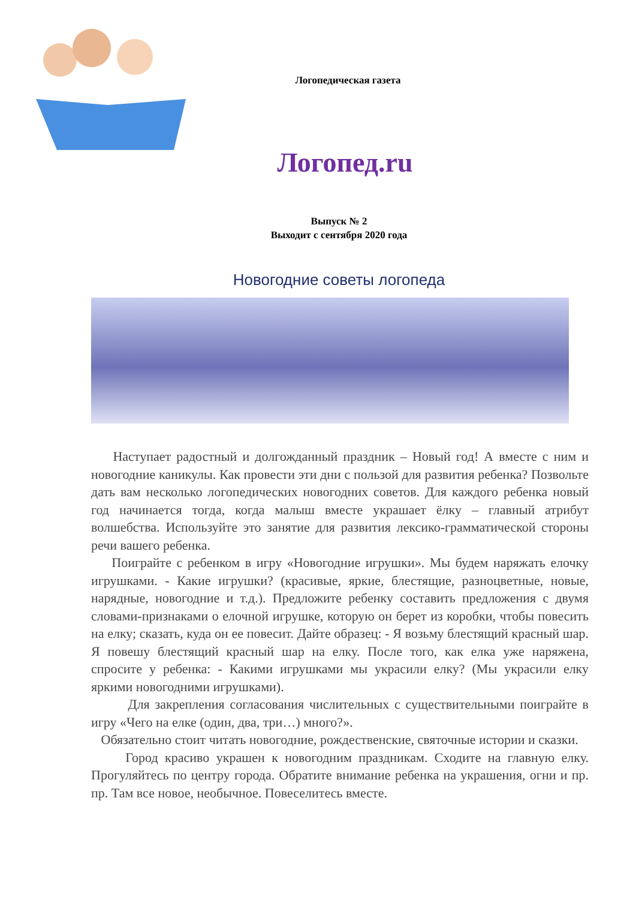Логопедическая газета
Логопед.ru
Выпуск № 2
Выходит с сентября 2020 года
Новогодние советы логопеда
Наступает радостный и долгожданный праздник – Новый год! А вместе с ним и новогодние каникулы. Как провести эти дни с пользой для развития ребенка? Позвольте дать вам несколько логопедических новогодних советов. Для каждого ребенка новый год начинается тогда, когда малыш вместе украшает ёлку – главный атрибут волшебства. Используйте это занятие для развития лексико-грамматической стороны речи вашего ребенка.
Поиграйте с ребенком в игру «Новогодние игрушки». Мы будем наряжать елочку игрушками. - Какие игрушки? (красивые, яркие, блестящие, разноцветные, новые, нарядные, новогодние и т.д.). Предложите ребенку составить предложения с двумя словами-признаками о елочной игрушке, которую он берет из коробки, чтобы повесить на елку; сказать, куда он ее повесит. Дайте образец: - Я возьму блестящий красный шар. Я повешу блестящий красный шар на елку. После того, как елка уже наряжена, спросите у ребенка: - Какими игрушками мы украсили елку? (Мы украсили елку яркими новогодними игрушками).
Для закрепления согласования числительных с существительными поиграйте в игру «Чего на елке (один, два, три…) много?».
Обязательно стоит читать новогодние, рождественские, святочные истории и сказки.
Город красиво украшен к новогодним праздникам. Сходите на главную елку. Прогуляйтесь по центру города. Обратите внимание ребенка на украшения, огни и пр. пр. Там все новое, необычное. Повеселитесь вместе.